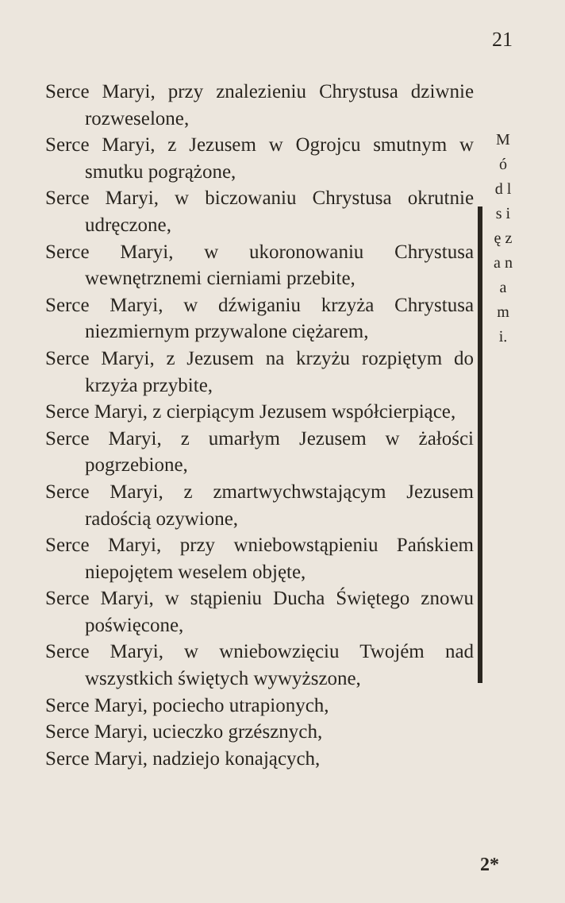21
Serce Maryi, przy znalezieniu Chrystusa dziwnie rozweselone,
Serce Maryi, z Jezusem w Ogrojcu smutnym w smutku pogrążone,
Serce Maryi, w biczowaniu Chrystusa okrutnie udręczone,
Serce Maryi, w ukoronowaniu Chrystusa wewnętrznemi cierniami przebite,
Serce Maryi, w dźwiganiu krzyża Chrystusa niezmiernym przywalone ciężarem,
Serce Maryi, z Jezusem na krzyżu rozpiętym do krzyża przybite,
Serce Maryi, z cierpiącym Jezusem współcierpiące,
Serce Maryi, z umarłym Jezusem w żałości pogrzebione,
Serce Maryi, z zmartwychwstającym Jezusem radością ozywione,
Serce Maryi, przy wniebowstąpieniu Pańskiem niepojętem weselem objęte,
Serce Maryi, w stąpieniu Ducha Świętego znowu poświęcone,
Serce Maryi, w wniebowzięciu Twojém nad wszystkich świętych wywyższone,
Serce Maryi, pociecho utrapionych,
Serce Maryi, ucieczko grzésznych,
Serce Maryi, nadziejo konających,
M ó d l s i ę z a n a m i.
2*